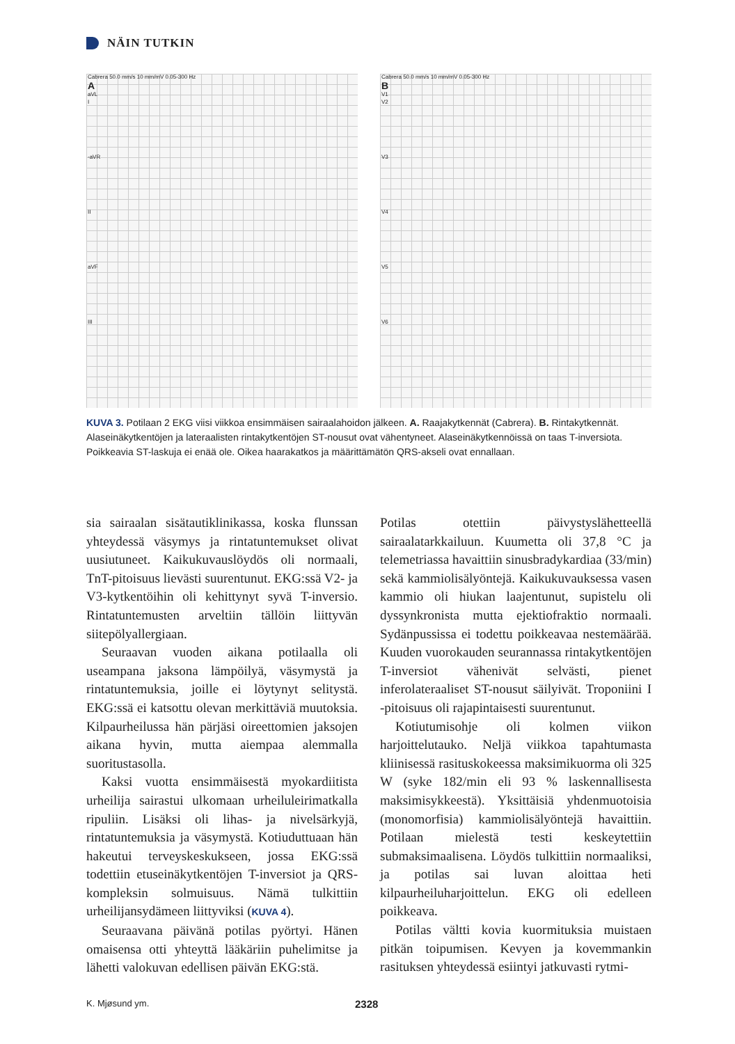NÄIN TUTKIN
Cabrera 50.0 mm/s 10 mm/mV 0.05-300 Hz
A
aVL
I
-aVR
II
aVF
III
Cabrera 50.0 mm/s 10 mm/mV 0.05-300 Hz
B
V1
V2
V3
V4
V5
V6
KUVA 3. Potilaan 2 EKG viisi viikkoa ensimmäisen sairaalahoidon jälkeen. A. Raajakytkennät (Cabrera). B. Rintakytkennät. Alaseinäkytkentöjen ja lateraalisten rintakytkentöjen ST-nousut ovat vähentyneet. Alaseinäkytkennöissä on taas T-inversiota. Poikkeavia ST-laskuja ei enää ole. Oikea haarakatkos ja määrittämätön QRS-akseli ovat ennallaan.
sia sairaalan sisätautiklinikassa, koska flunssan yhteydessä väsymys ja rintatuntemukset olivat uusiutuneet. Kaikukuvauslöydös oli normaali, TnT-pitoisuus lievästi suurentunut. EKG:ssä V2- ja V3-kytkentöihin oli kehittynyt syvä T-inversio. Rintatuntemusten arveltiin tällöin liittyvän siitepölyallergiaan.
Seuraavan vuoden aikana potilaalla oli useampana jaksona lämpöilyä, väsymystä ja rintatuntemuksia, joille ei löytynyt selitystä. EKG:ssä ei katsottu olevan merkittäviä muutoksia. Kilpaurheilussa hän pärjäsi oireettomien jaksojen aikana hyvin, mutta aiempaa alemmalla suoritustasolla.
Kaksi vuotta ensimmäisestä myokardiitista urheilija sairastui ulkomaan urheiluleirimatkalla ripuliin. Lisäksi oli lihas- ja nivelsärkyjä, rintatuntemuksia ja väsymystä. Kotiuduttuaan hän hakeutui terveyskeskukseen, jossa EKG:ssä todettiin etuseinäkytkentöjen T-inversiot ja QRS-kompleksin solmuisuus. Nämä tulkittiin urheilijansydämeen liittyviksi (KUVA 4).
Seuraavana päivänä potilas pyörtyi. Hänen omaisensa otti yhteyttä lääkäriin puhelimitse ja lähetti valokuvan edellisen päivän EKG:stä.
Potilas otettiin päivystyslähetteellä sairaalatarkkailuun. Kuumetta oli 37,8 °C ja telemetriassa havaittiin sinusbradykardiaa (33/min) sekä kammiolisälyöntejä. Kaikukuvauksessa vasen kammio oli hiukan laajentunut, supistelu oli dyssynkronista mutta ejektiofraktio normaali. Sydänpussissa ei todettu poikkeavaa nestemäärää. Kuuden vuorokauden seurannassa rintakytkentöjen T-inversiot vähenivät selvästi, pienet inferolateraaliset ST-nousut säilyivät. Troponiini I -pitoisuus oli rajapintaisesti suurentunut.
Kotiutumisohje oli kolmen viikon harjoittelutauko. Neljä viikkoa tapahtumasta kliinisessä rasituskokeessa maksimikuorma oli 325 W (syke 182/min eli 93 % laskennallisesta maksimisykkeestä). Yksittäisiä yhdenmuotoisia (monomorfisia) kammiolisälyöntejä havaittiin. Potilaan mielestä testi keskeytettiin submaksimaalisena. Löydös tulkittiin normaaliksi, ja potilas sai luvan aloittaa heti kilpaurheiluharjoittelun. EKG oli edelleen poikkeava.
Potilas vältti kovia kuormituksia muistaen pitkän toipumisen. Kevyen ja kovemmankin rasituksen yhteydessä esiintyi jatkuvasti rytmi-
K. Mjøsund ym. 2328